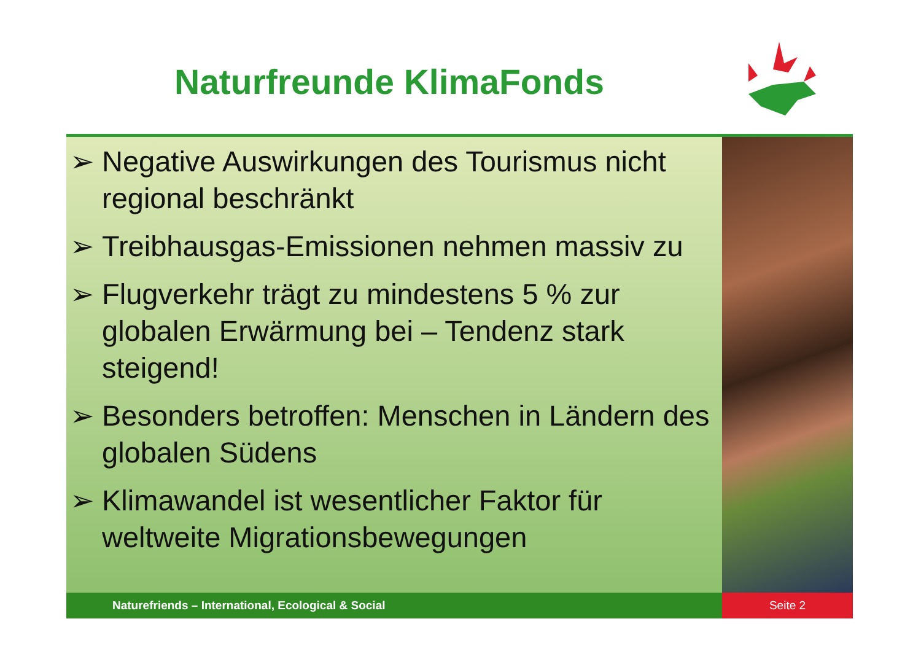Naturfreunde KlimaFonds
➢ Negative Auswirkungen des Tourismus nicht regional beschränkt
➢ Treibhausgas-Emissionen nehmen massiv zu
➢ Flugverkehr trägt zu mindestens 5 % zur globalen Erwärmung bei – Tendenz stark steigend!
➢ Besonders betroffen: Menschen in Ländern des globalen Südens
➢ Klimawandel ist wesentlicher Faktor für weltweite Migrationsbewegungen
Naturefriends – International, Ecological & Social Seite 2